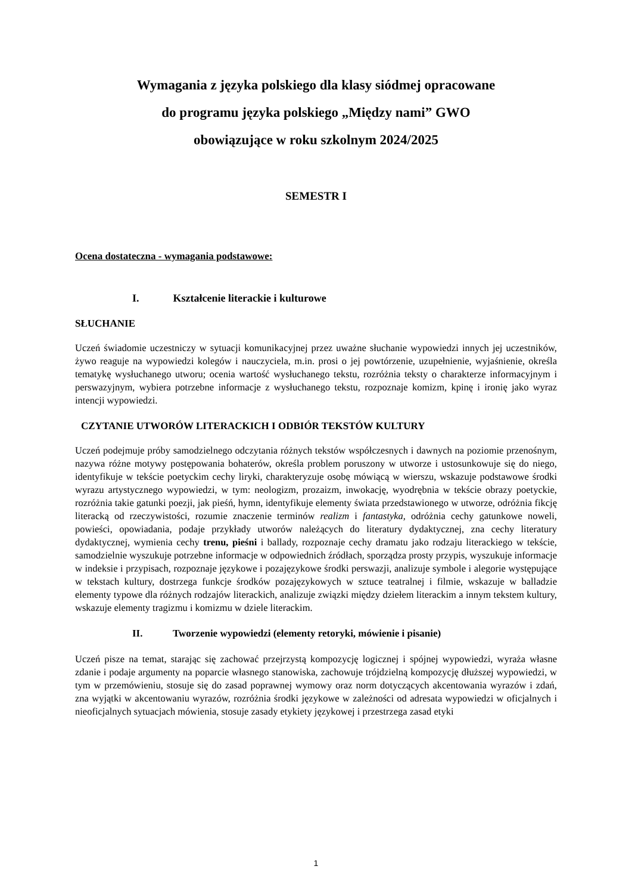Wymagania z języka polskiego dla klasy siódmej opracowane
do programu języka polskiego „Między nami” GWO
obowiązujące w roku szkolnym 2024/2025
SEMESTR I
Ocena dostateczna - wymagania podstawowe:
I. Kształcenie literackie i kulturowe
SŁUCHANIE
Uczeń świadomie uczestniczy w sytuacji komunikacyjnej przez uważne słuchanie wypowiedzi innych jej uczestników, żywo reaguje na wypowiedzi kolegów i nauczyciela, m.in. prosi o jej powtórzenie, uzupełnienie, wyjaśnienie, określa tematykę wysłuchanego utworu; ocenia wartość wysłuchanego tekstu, rozróżnia teksty o charakterze informacyjnym i perswazyjnym, wybiera potrzebne informacje z wysłuchanego tekstu, rozpoznaje komizm, kpinę i ironię jako wyraz intencji wypowiedzi.
CZYTANIE UTWORÓW LITERACKICH I ODBIÓR TEKSTÓW KULTURY
Uczeń podejmuje próby samodzielnego odczytania różnych tekstów współczesnych i dawnych na poziomie przenośnym, nazywa różne motywy postępowania bohaterów, określa problem poruszony w utworze i ustosunkowuje się do niego, identyfikuje w tekście poetyckim cechy liryki, charakteryzuje osobę mówiącą w wierszu, wskazuje podstawowe środki wyrazu artystycznego wypowiedzi, w tym: neologizm, prozaizm, inwokację, wyodrębnia w tekście obrazy poetyckie, rozróżnia takie gatunki poezji, jak pieśń, hymn, identyfikuje elementy świata przedstawionego w utworze, odróżnia fikcję literacką od rzeczywistości, rozumie znaczenie terminów realizm i fantastyka, odróżnia cechy gatunkowe noweli, powieści, opowiadania, podaje przykłady utworów należących do literatury dydaktycznej, zna cechy literatury dydaktycznej, wymienia cechy trenu, pieśni i ballady, rozpoznaje cechy dramatu jako rodzaju literackiego w tekście, samodzielnie wyszukuje potrzebne informacje w odpowiednich źródłach, sporządza prosty przypis, wyszukuje informacje w indeksie i przypisach, rozpoznaje językowe i pozajęzykowe środki perswazji, analizuje symbole i alegorie występujące w tekstach kultury, dostrzega funkcje środków pozajęzykowych w sztuce teatralnej i filmie, wskazuje w balladzie elementy typowe dla różnych rodzajów literackich, analizuje związki między dziełem literackim a innym tekstem kultury, wskazuje elementy tragizmu i komizmu w dziele literackim.
II. Tworzenie wypowiedzi (elementy retoryki, mówienie i pisanie)
Uczeń pisze na temat, starając się zachować przejrzystą kompozycję logicznej i spójnej wypowiedzi, wyraża własne zdanie i podaje argumenty na poparcie własnego stanowiska, zachowuje trójdzielną kompozycję dłuższej wypowiedzi, w tym w przemówieniu, stosuje się do zasad poprawnej wymowy oraz norm dotyczących akcentowania wyrazów i zdań, zna wyjątki w akcentowaniu wyrazów, rozróżnia środki językowe w zależności od adresata wypowiedzi w oficjalnych i nieoficjalnych sytuacjach mówienia, stosuje zasady etykiety językowej i przestrzega zasad etyki
1